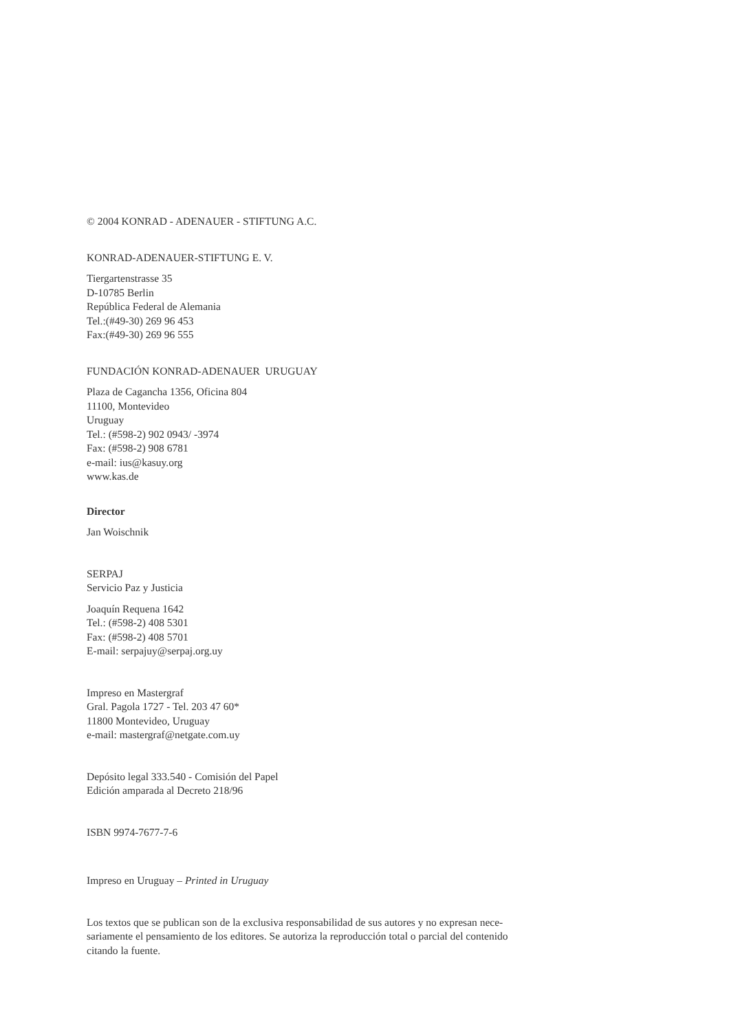© 2004 KONRAD - ADENAUER - STIFTUNG A.C.
KONRAD-ADENAUER-STIFTUNG E. V.
Tiergartenstrasse 35
D-10785 Berlin
República Federal de Alemania
Tel.:(#49-30) 269 96 453
Fax:(#49-30) 269 96 555
FUNDACIÓN KONRAD-ADENAUER URUGUAY
Plaza de Cagancha 1356, Oficina 804
11100, Montevideo
Uruguay
Tel.: (#598-2) 902 0943/ -3974
Fax: (#598-2) 908 6781
e-mail: ius@kasuy.org
www.kas.de
Director
Jan Woischnik
SERPAJ
Servicio Paz y Justicia
Joaquín Requena 1642
Tel.: (#598-2) 408 5301
Fax: (#598-2) 408 5701
E-mail: serpajuy@serpaj.org.uy
Impreso en Mastergraf
Gral. Pagola 1727 - Tel. 203 47 60*
11800 Montevideo, Uruguay
e-mail: mastergraf@netgate.com.uy
Depósito legal 333.540 - Comisión del Papel
Edición amparada al Decreto 218/96
ISBN 9974-7677-7-6
Impreso en Uruguay – Printed in Uruguay
Los textos que se publican son de la exclusiva responsabilidad de sus autores y no expresan nece-
sariamente el pensamiento de los editores. Se autoriza la reproducción total o parcial del contenido
citando la fuente.